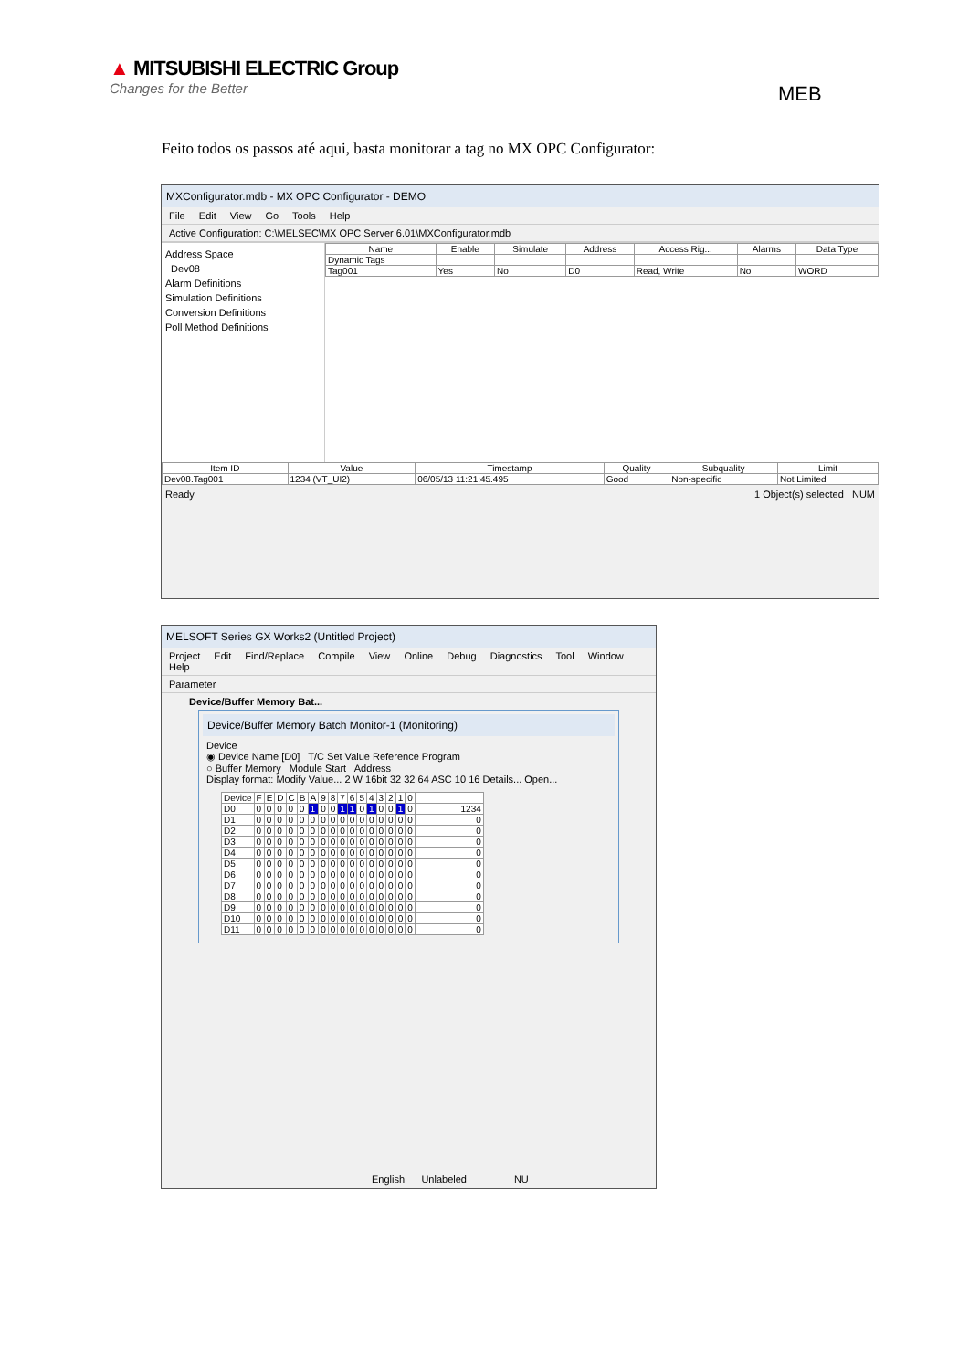▲ MITSUBISHI ELECTRIC Group
Changes for the Better
MEB
Feito todos os passos até aqui, basta monitorar a tag no MX OPC Configurator:
MXConfigurator.mdb - MX OPC Configurator - DEMO
File Edit View Go Tools Help
Active Configuration: C:\MELSEC\MX OPC Server 6.01\MXConfigurator.mdb
Address Space
Dev08
Alarm Definitions
Simulation Definitions
Conversion Definitions
Poll Method Definitions
| Name | Enable | Simulate | Address | Access Rig... | Alarms | Data Type |
| --- | --- | --- | --- | --- | --- | --- |
| Dynamic Tags | | | | | | |
| Tag001 | Yes | No | D0 | Read, Write | No | WORD |
| Item ID | Value | Timestamp | Quality | Subquality | Limit |
| --- | --- | --- | --- | --- | --- |
| Dev08.Tag001 | 1234 (VT_UI2) | 06/05/13 11:21:45.495 | Good | Non-specific | Not Limited |
Ready 1 Object(s) selected NUM
MELSOFT Series GX Works2 (Untitled Project)
Project Edit Find/Replace Compile View Online Debug Diagnostics Tool Window Help
Parameter
Device/Buffer Memory Bat...
Device/Buffer Memory Batch Monitor-1 (Monitoring)
Device
◉ Device Name [D0] T/C Set Value Reference Program
○ Buffer Memory Module Start Address
Display format: Modify Value... 2 W 16bit 32 32 64 ASC 10 16 Details... Open...
| Device | F | E | D | C | B | A | 9 | 8 | 7 | 6 | 5 | 4 | 3 | 2 | 1 | 0 | |
| --- | --- | --- | --- | --- | --- | --- | --- | --- | --- | --- | --- | --- | --- | --- | --- | --- | --- |
| D0 | 0 | 0 | 0 | 0 | 0 | 1 | 0 | 0 | 1 | 1 | 0 | 1 | 0 | 0 | 1 | 0 | 1234 |
| D1 | 0 | 0 | 0 | 0 | 0 | 0 | 0 | 0 | 0 | 0 | 0 | 0 | 0 | 0 | 0 | 0 | 0 |
| D2 | 0 | 0 | 0 | 0 | 0 | 0 | 0 | 0 | 0 | 0 | 0 | 0 | 0 | 0 | 0 | 0 | 0 |
| D3 | 0 | 0 | 0 | 0 | 0 | 0 | 0 | 0 | 0 | 0 | 0 | 0 | 0 | 0 | 0 | 0 | 0 |
| D4 | 0 | 0 | 0 | 0 | 0 | 0 | 0 | 0 | 0 | 0 | 0 | 0 | 0 | 0 | 0 | 0 | 0 |
| D5 | 0 | 0 | 0 | 0 | 0 | 0 | 0 | 0 | 0 | 0 | 0 | 0 | 0 | 0 | 0 | 0 | 0 |
| D6 | 0 | 0 | 0 | 0 | 0 | 0 | 0 | 0 | 0 | 0 | 0 | 0 | 0 | 0 | 0 | 0 | 0 |
| D7 | 0 | 0 | 0 | 0 | 0 | 0 | 0 | 0 | 0 | 0 | 0 | 0 | 0 | 0 | 0 | 0 | 0 |
| D8 | 0 | 0 | 0 | 0 | 0 | 0 | 0 | 0 | 0 | 0 | 0 | 0 | 0 | 0 | 0 | 0 | 0 |
| D9 | 0 | 0 | 0 | 0 | 0 | 0 | 0 | 0 | 0 | 0 | 0 | 0 | 0 | 0 | 0 | 0 | 0 |
| D10 | 0 | 0 | 0 | 0 | 0 | 0 | 0 | 0 | 0 | 0 | 0 | 0 | 0 | 0 | 0 | 0 | 0 |
| D11 | 0 | 0 | 0 | 0 | 0 | 0 | 0 | 0 | 0 | 0 | 0 | 0 | 0 | 0 | 0 | 0 | 0 |
English Unlabeled NU